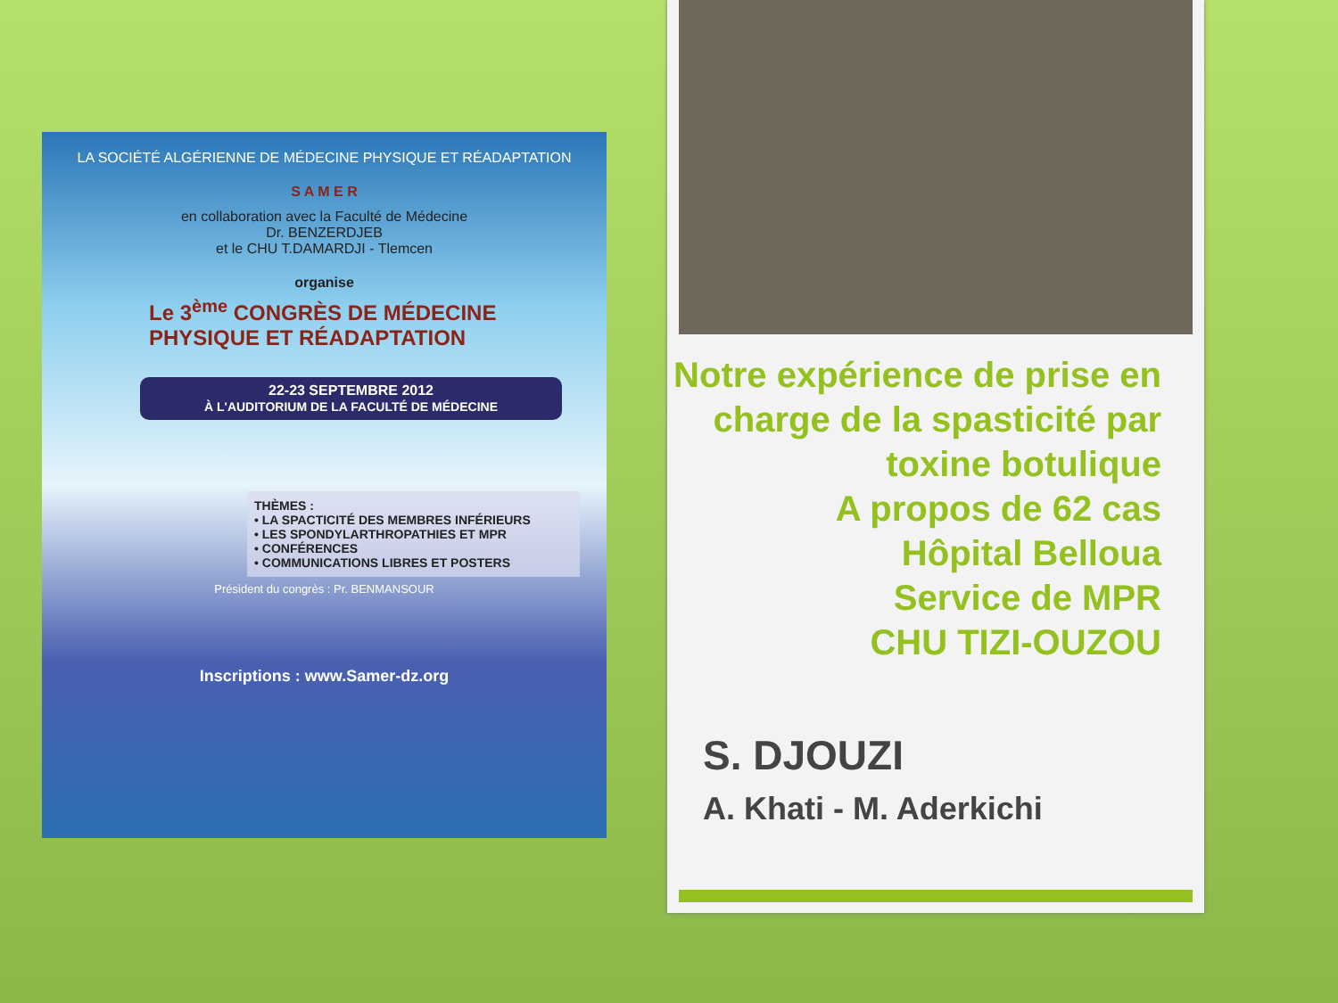LA SOCIÉTÉ ALGÉRIENNE DE MÉDECINE PHYSIQUE ET RÉADAPTATION
S A M E R
en collaboration avec la Faculté de Médecine
Dr. BENZERDJEB
et le CHU T.DAMARDJI - Tlemcen
organise
Le 3<sup>ème</sup> CONGRÈS DE MÉDECINE
PHYSIQUE ET RÉADAPTATION
22-23 SEPTEMBRE 2012
À L'AUDITORIUM DE LA FACULTÉ DE MÉDECINE
THÈMES :
• LA SPACTICITÉ DES MEMBRES INFÉRIEURS
• LES SPONDYLARTHROPATHIES ET MPR
• CONFÉRENCES
• COMMUNICATIONS LIBRES ET POSTERS
Président du congrès : Pr. BENMANSOUR
Inscriptions : www.Samer-dz.org
Notre expérience de prise en charge de la spasticité par toxine botulique
A propos de 62 cas
Hôpital Belloua
Service de MPR
CHU TIZI-OUZOU
S. DJOUZI
A. Khati - M. Aderkichi